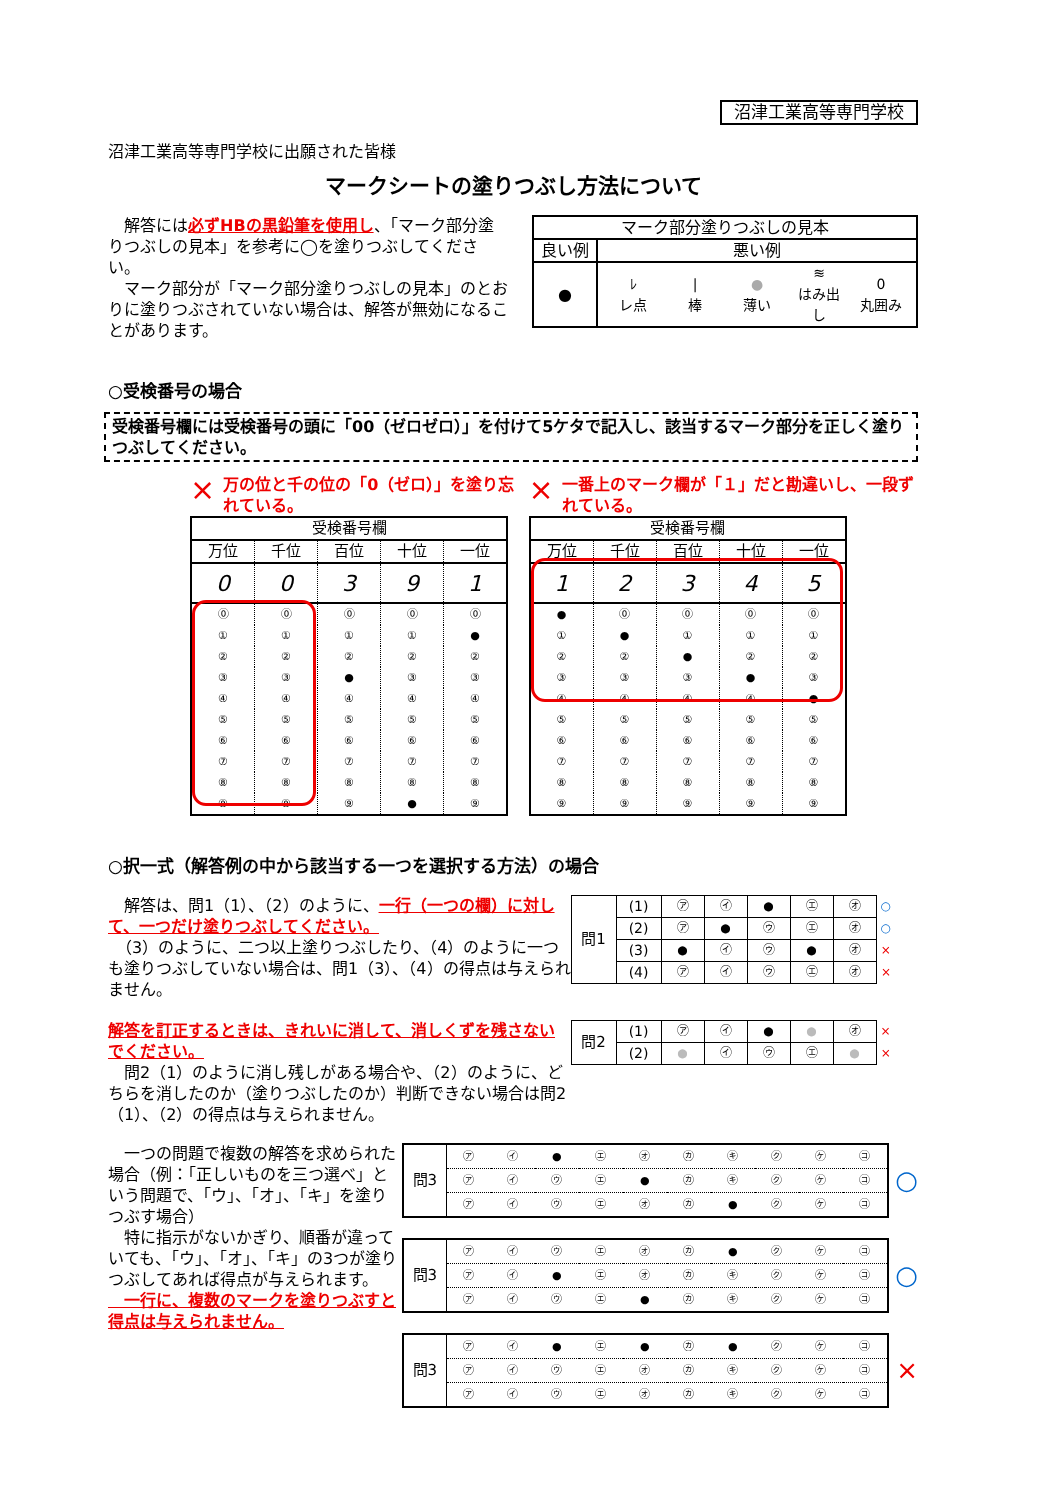沼津工業高等専門学校
沼津工業高等専門学校に出願された皆様
マークシートの塗りつぶし方法について
　解答には必ずHBの黒鉛筆を使用し、「マーク部分塗りつぶしの見本」を参考に◯を塗りつぶしてください。
　マーク部分が「マーク部分塗りつぶしの見本」のとおりに塗りつぶされていない場合は、解答が無効になることがあります。
| マーク部分塗りつぶしの見本 | |
| 良い例 | 悪い例 |
| ● | / ﾚ レ点 / / 棒 / ● 薄い / ≋ はみ出し / 0 丸囲み / |
○受検番号の場合
受検番号欄には受検番号の頭に「00（ゼロゼロ）」を付けて5ケタで記入し、該当するマーク部分を正しく塗りつぶしてください。
× 万の位と千の位の「0（ゼロ）」を塗り忘れている。
| 受検番号欄 | | | | |
| --- | --- | --- | --- | --- |
| 万位 | 千位 | 百位 | 十位 | 一位 |
| 0 | 0 | 3 | 9 | 1 |
| ⓪ | ⓪ | ⓪ | ⓪ | ⓪ |
| ① | ① | ① | ① | ● |
| ② | ② | ② | ② | ② |
| ③ | ③ | ● | ③ | ③ |
| ④ | ④ | ④ | ④ | ④ |
| ⑤ | ⑤ | ⑤ | ⑤ | ⑤ |
| ⑥ | ⑥ | ⑥ | ⑥ | ⑥ |
| ⑦ | ⑦ | ⑦ | ⑦ | ⑦ |
| ⑧ | ⑧ | ⑧ | ⑧ | ⑧ |
| ⑨ | ⑨ | ⑨ | ● | ⑨ |
× 一番上のマーク欄が「１」だと勘違いし、一段ずれている。
| 受検番号欄 | | | | |
| --- | --- | --- | --- | --- |
| 万位 | 千位 | 百位 | 十位 | 一位 |
| 1 | 2 | 3 | 4 | 5 |
| ● | ⓪ | ⓪ | ⓪ | ⓪ |
| ① | ● | ① | ① | ① |
| ② | ② | ● | ② | ② |
| ③ | ③ | ③ | ● | ③ |
| ④ | ④ | ④ | ④ | ● |
| ⑤ | ⑤ | ⑤ | ⑤ | ⑤ |
| ⑥ | ⑥ | ⑥ | ⑥ | ⑥ |
| ⑦ | ⑦ | ⑦ | ⑦ | ⑦ |
| ⑧ | ⑧ | ⑧ | ⑧ | ⑧ |
| ⑨ | ⑨ | ⑨ | ⑨ | ⑨ |
○択一式（解答例の中から該当する一つを選択する方法）の場合
　解答は、問1（1）、（2）のように、一行（一つの欄）に対して、一つだけ塗りつぶしてください。
　（3）のように、二つ以上塗りつぶしたり、（4）のように一つも塗りつぶしていない場合は、問1（3）、（4）の得点は与えられません。
解答を訂正するときは、きれいに消して、消しくずを残さないでください。
　問2（1）のように消し残しがある場合や、（2）のように、どちらを消したのか（塗りつぶしたのか）判断できない場合は問2（1）、（2）の得点は与えられません。
| 問1 | (1) | ㋐ | ㋑ | ● | ㋓ | ㋔ | ○ |
| | (2) | ㋐ | ● | ㋒ | ㋓ | ㋔ | ○ |
| | (3) | ● | ㋑ | ㋒ | ● | ㋔ | × |
| | (4) | ㋐ | ㋑ | ㋒ | ㋓ | ㋔ | × |
| 問2 | (1) | ㋐ | ㋑ | ● | ● | ㋔ | × |
| | (2) | ● | ㋑ | ㋒ | ㋓ | ● | × |
　一つの問題で複数の解答を求められた場合（例：「正しいものを三つ選べ」という問題で、「ウ」、「オ」、「キ」を塗りつぶす場合）
　特に指示がないかぎり、順番が違っていても、「ウ」、「オ」、「キ」の3つが塗りつぶしてあれば得点が与えられます。
　一行に、複数のマークを塗りつぶすと得点は与えられません。
| 問3 | ㋐ | ㋑ | ● | ㋓ | ㋔ | ㋕ | ㋖ | ㋗ | ㋘ | ㋙ |
| | ㋐ | ㋑ | ㋒ | ㋓ | ● | ㋕ | ㋖ | ㋗ | ㋘ | ㋙ |
| | ㋐ | ㋑ | ㋒ | ㋓ | ㋔ | ㋕ | ● | ㋗ | ㋘ | ㋙ |
○
| 問3 | ㋐ | ㋑ | ㋒ | ㋓ | ㋔ | ㋕ | ● | ㋗ | ㋘ | ㋙ |
| | ㋐ | ㋑ | ● | ㋓ | ㋔ | ㋕ | ㋖ | ㋗ | ㋘ | ㋙ |
| | ㋐ | ㋑ | ㋒ | ㋓ | ● | ㋕ | ㋖ | ㋗ | ㋘ | ㋙ |
○
| 問3 | ㋐ | ㋑ | ● | ㋓ | ● | ㋕ | ● | ㋗ | ㋘ | ㋙ |
| | ㋐ | ㋑ | ㋒ | ㋓ | ㋔ | ㋕ | ㋖ | ㋗ | ㋘ | ㋙ |
| | ㋐ | ㋑ | ㋒ | ㋓ | ㋔ | ㋕ | ㋖ | ㋗ | ㋘ | ㋙ |
×